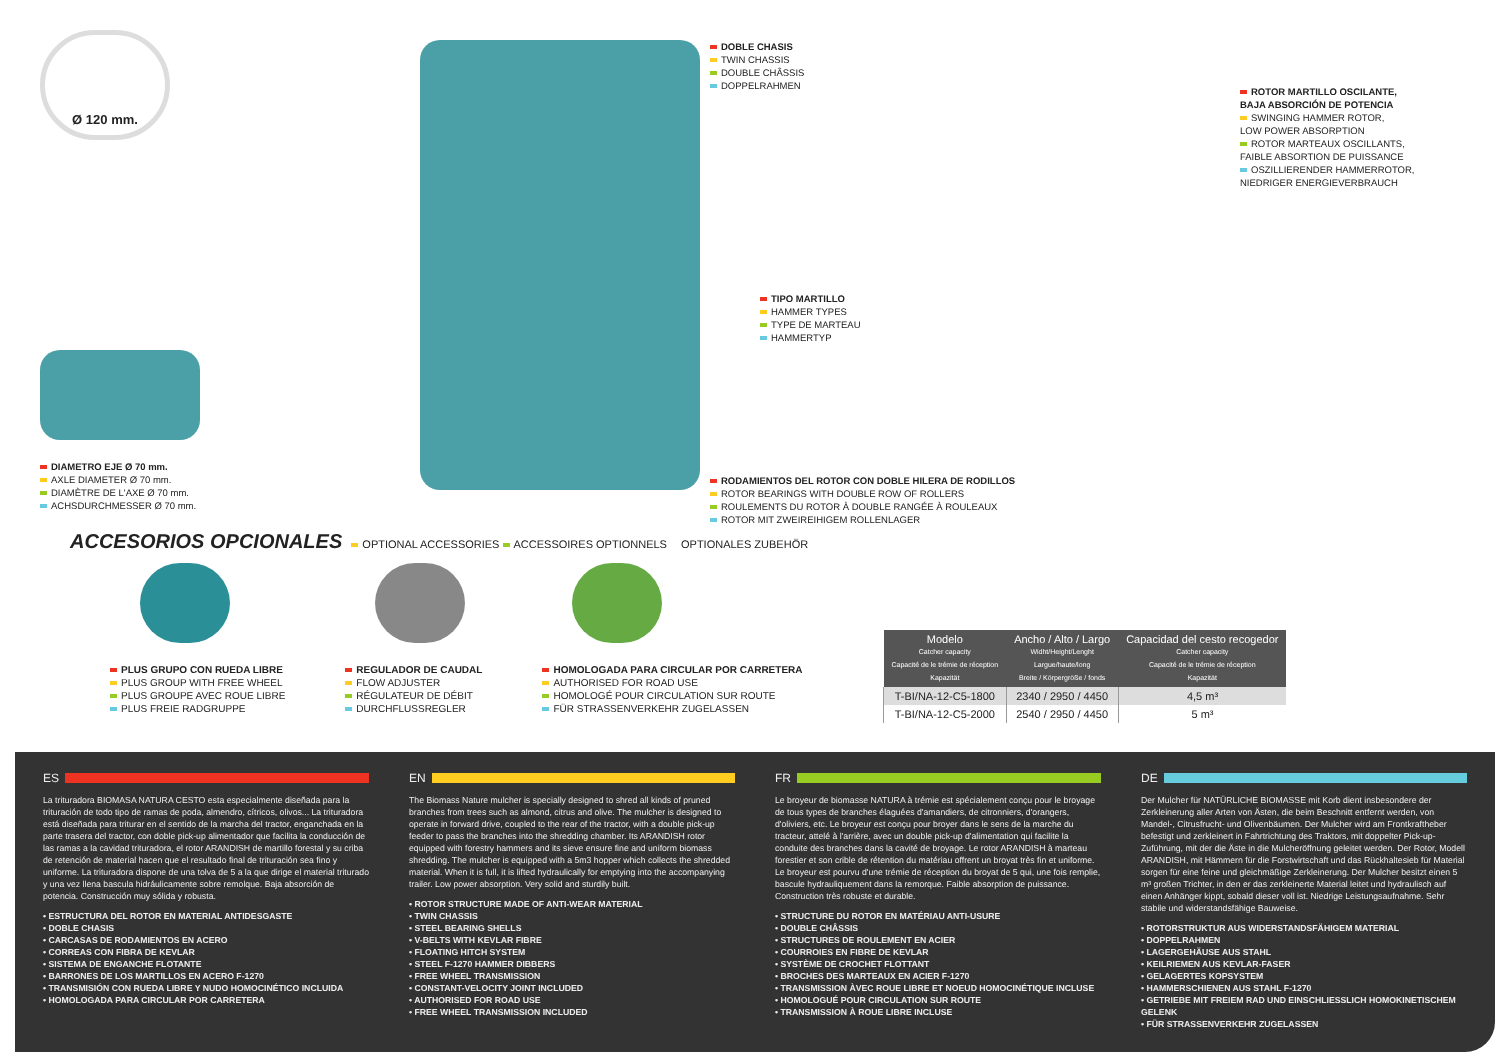Ø 120 mm.
DIAMETRO EJE Ø 70 mm.
AXLE DIAMETER Ø 70 mm.
DIAMÈTRE DE L'AXE Ø 70 mm.
ACHSDURCHMESSER Ø 70 mm.
DOBLE CHASIS
TWIN CHASSIS
DOUBLE CHÂSSIS
DOPPELRAHMEN
TIPO MARTILLO
HAMMER TYPES
TYPE DE MARTEAU
HAMMERTYP
RODAMIENTOS DEL ROTOR CON DOBLE HILERA DE RODILLOS
ROTOR BEARINGS WITH DOUBLE ROW OF ROLLERS
ROULEMENTS DU ROTOR À DOUBLE RANGÉE À ROULEAUX
ROTOR MIT ZWEIREIHIGEM ROLLENLAGER
ROTOR MARTILLO OSCILANTE,
BAJA ABSORCIÓN DE POTENCIA
SWINGING HAMMER ROTOR,
LOW POWER ABSORPTION
ROTOR MARTEAUX OSCILLANTS,
FAIBLE ABSORTION DE PUISSANCE
OSZILLIERENDER HAMMERROTOR,
NIEDRIGER ENERGIEVERBRAUCH
ACCESORIOS OPCIONALES
OPTIONAL ACCESSORIES ACCESSOIRES OPTIONNELS OPTIONALES ZUBEHÖR
PLUS GRUPO CON RUEDA LIBRE
PLUS GROUP WITH FREE WHEEL
PLUS GROUPE AVEC ROUE LIBRE
PLUS FREIE RADGRUPPE
REGULADOR DE CAUDAL
FLOW ADJUSTER
RÉGULATEUR DE DÉBIT
DURCHFLUSSREGLER
HOMOLOGADA PARA CIRCULAR POR CARRETERA
AUTHORISED FOR ROAD USE
HOMOLOGÉ POUR CIRCULATION SUR ROUTE
FÜR STRASSENVERKEHR ZUGELASSEN
| Modelo Catcher capacity Capacité de le trémie de réception Kapazität | Ancho / Alto / Largo Widht/Height/Lenght Largue/haute/long Breite / Körpergröße / fonds | Capacidad del cesto recogedor Catcher capacity Capacité de le trémie de réception Kapazität |
| --- | --- | --- |
| T-BI/NA-12-C5-1800 | 2340 / 2950 / 4450 | 4,5 m³ |
| T-BI/NA-12-C5-2000 | 2540 / 2950 / 4450 | 5 m³ |
ES
La trituradora BIOMASA NATURA CESTO esta especialmente diseñada para la trituración de todo tipo de ramas de poda, almendro, cítricos, olivos... La trituradora está diseñada para triturar en el sentido de la marcha del tractor, enganchada en la parte trasera del tractor, con doble pick-up alimentador que facilita la conducción de las ramas a la cavidad trituradora, el rotor ARANDISH de martillo forestal y su criba de retención de material hacen que el resultado final de trituración sea fino y uniforme. La trituradora dispone de una tolva de 5 a la que dirige el material triturado y una vez llena bascula hidráulicamente sobre remolque. Baja absorción de potencia. Construcción muy sólida y robusta.
• ESTRUCTURA DEL ROTOR EN MATERIAL ANTIDESGASTE
• DOBLE CHASIS
• CARCASAS DE RODAMIENTOS EN ACERO
• CORREAS CON FIBRA DE KEVLAR
• SISTEMA DE ENGANCHE FLOTANTE
• BARRONES DE LOS MARTILLOS EN ACERO F-1270
• TRANSMISIÓN CON RUEDA LIBRE Y NUDO HOMOCINÉTICO INCLUIDA
• HOMOLOGADA PARA CIRCULAR POR CARRETERA
EN
The Biomass Nature mulcher is specially designed to shred all kinds of pruned branches from trees such as almond, citrus and olive. The mulcher is designed to operate in forward drive, coupled to the rear of the tractor, with a double pick-up feeder to pass the branches into the shredding chamber. Its ARANDISH rotor equipped with forestry hammers and its sieve ensure fine and uniform biomass shredding. The mulcher is equipped with a 5m3 hopper which collects the shredded material. When it is full, it is lifted hydraulically for emptying into the accompanying trailer. Low power absorption. Very solid and sturdily built.
• ROTOR STRUCTURE MADE OF ANTI-WEAR MATERIAL
• TWIN CHASSIS
• STEEL BEARING SHELLS
• V-BELTS WITH KEVLAR FIBRE
• FLOATING HITCH SYSTEM
• STEEL F-1270 HAMMER DIBBERS
• FREE WHEEL TRANSMISSION
• CONSTANT-VELOCITY JOINT INCLUDED
• AUTHORISED FOR ROAD USE
• FREE WHEEL TRANSMISSION INCLUDED
FR
Le broyeur de biomasse NATURA à trémie est spécialement conçu pour le broyage de tous types de branches élaguées d'amandiers, de citronniers, d'orangers, d'oliviers, etc. Le broyeur est conçu pour broyer dans le sens de la marche du tracteur, attelé à l'arrière, avec un double pick-up d'alimentation qui facilite la conduite des branches dans la cavité de broyage. Le rotor ARANDISH à marteau forestier et son crible de rétention du matériau offrent un broyat très fin et uniforme. Le broyeur est pourvu d'une trémie de réception du broyat de 5 qui, une fois remplie, bascule hydrauliquement dans la remorque. Faible absorption de puissance. Construction très robuste et durable.
• STRUCTURE DU ROTOR EN MATÉRIAU ANTI-USURE
• DOUBLE CHÂSSIS
• STRUCTURES DE ROULEMENT EN ACIER
• COURROIES EN FIBRE DE KEVLAR
• SYSTÈME DE CROCHET FLOTTANT
• BROCHES DES MARTEAUX EN ACIER F-1270
• TRANSMISSION ÀVEC ROUE LIBRE ET NOEUD HOMOCINÉTIQUE INCLUSE
• HOMOLOGUÉ POUR CIRCULATION SUR ROUTE
• TRANSMISSION À ROUE LIBRE INCLUSE
DE
Der Mulcher für NATÜRLICHE BIOMASSE mit Korb dient insbesondere der Zerkleinerung aller Arten von Ästen, die beim Beschnitt entfernt werden, von Mandel-, Citrusfrucht- und Olivenbäumen. Der Mulcher wird am Frontkraftheber befestigt und zerkleinert in Fahrtrichtung des Traktors, mit doppelter Pick-up-Zuführung, mit der die Äste in die Mulcheröffnung geleitet werden. Der Rotor, Modell ARANDISH, mit Hämmern für die Forstwirtschaft und das Rückhaltesieb für Material sorgen für eine feine und gleichmäßige Zerkleinerung. Der Mulcher besitzt einen 5 m³ großen Trichter, in den er das zerkleinerte Material leitet und hydraulisch auf einen Anhänger kippt, sobald dieser voll ist. Niedrige Leistungsaufnahme. Sehr stabile und widerstandsfähige Bauweise.
• ROTORSTRUKTUR AUS WIDERSTANDSFÄHIGEM MATERIAL
• DOPPELRAHMEN
• LAGERGEHÄUSE AUS STAHL
• KEILRIEMEN AUS KEVLAR-FASER
• GELAGERTES KOPSYSTEM
• HAMMERSCHIENEN AUS STAHL F-1270
• GETRIEBE MIT FREIEM RAD UND EINSCHLIESSLICH HOMOKINETISCHEM GELENK
• FÜR STRASSENVERKEHR ZUGELASSEN